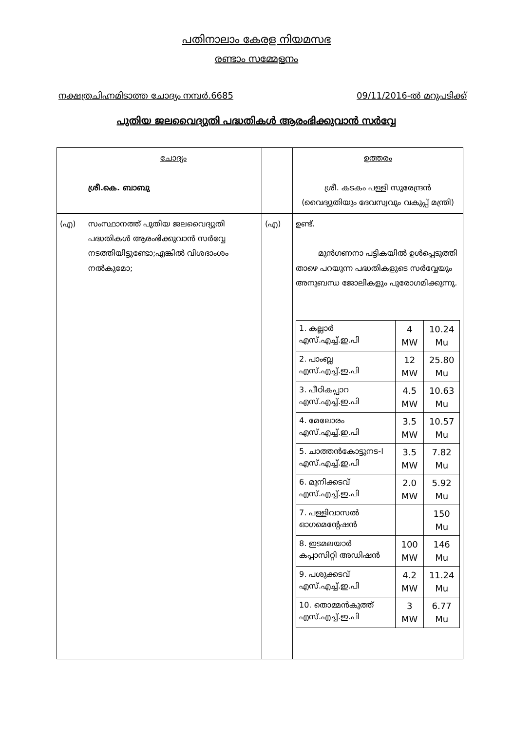പതിനാലാം കേരള നിയമസഭ
രണ്ടാം സമ്മേളനം
നക്ഷത്രചിഹ്നമിടാത്ത ചോദ്യം നമ്പർ.6685 09/11/2016-ൽ മറുപടിക്ക്
പുതിയ ജലവൈദ്യുതി പദ്ധതികൾ ആരംഭിക്കുവാൻ സർവ്വേ
| | ചോദ്യം ശ്രീ.കെ. ബാബു | | ഉത്തരം ശ്രീ. കടകം പള്ളി സുരേന്ദ്രൻ (വൈദ്യുതിയും ദേവസ്വവും വകുപ്പ് മന്ത്രി) |
| (എ) | സംസ്ഥാനത്ത് പുതിയ ജലവൈദ്യുതി പദ്ധതികൾ ആരംഭിക്കുവാൻ സർവ്വേ നടത്തിയിട്ടുണ്ടോ;എങ്കിൽ വിശദാംശം നൽകുമോ; | (എ) | ഉണ്ട്. മുൻഗണനാ പട്ടികയിൽ ഉൾപ്പെടുത്തി താഴെ പറയുന്ന പദ്ധതികളുടെ സർവ്വേയും അനുബന്ധ ജോലികളും പുരോഗമിക്കുന്നു. / 1. കല്ലാർ എസ്.എച്ച്.ഇ.പി / 4 MW / 10.24 Mu / / 2. പാംബ്ല എസ്.എച്ച്.ഇ.പി / 12 MW / 25.80 Mu / / 3. പീഠികപ്പാറ എസ്.എച്ച്.ഇ.പി / 4.5 MW / 10.63 Mu / / 4. മേലോരം എസ്.എച്ച്.ഇ.പി / 3.5 MW / 10.57 Mu / / 5. ചാത്തൻകോട്ടുനട-I എസ്.എച്ച്.ഇ.പി / 3.5 MW / 7.82 Mu / / 6. മുനിക്കടവ് എസ്.എച്ച്.ഇ.പി / 2.0 MW / 5.92 Mu / / 7. പള്ളിവാസൽ ഓഗമെന്റേഷൻ / / 150 Mu / / 8. ഇടമലയാർ കപ്പാസിറ്റി അഡിഷൻ / 100 MW / 146 Mu / / 9. പശുക്കടവ് എസ്.എച്ച്.ഇ.പി / 4.2 MW / 11.24 Mu / / 10. തൊമ്മൻകുത്ത് എസ്.എച്ച്.ഇ.പി / 3 MW / 6.77 Mu / |